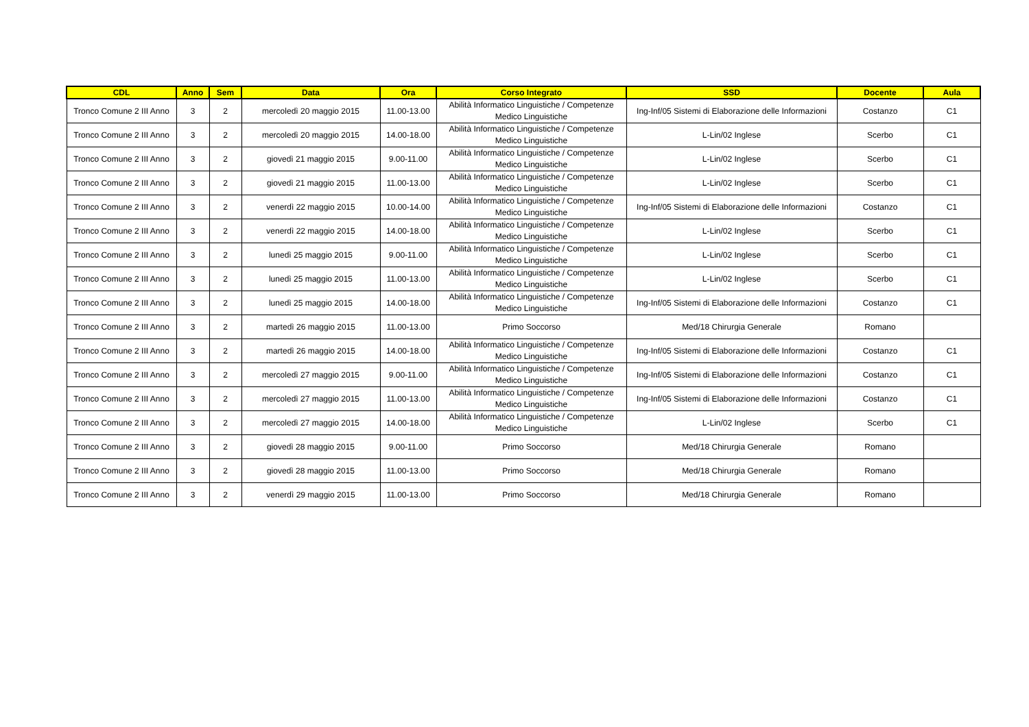| CDL | Anno | Sem | Data | Ora | Corso Integrato | SSD | Docente | Aula |
| --- | --- | --- | --- | --- | --- | --- | --- | --- |
| Tronco Comune 2 III Anno | 3 | 2 | mercoledì 20 maggio 2015 | 11.00-13.00 | Abilità Informatico Linguistiche / Competenze Medico Linguistiche | Ing-Inf/05 Sistemi di Elaborazione delle Informazioni | Costanzo | C1 |
| Tronco Comune 2 III Anno | 3 | 2 | mercoledì 20 maggio 2015 | 14.00-18.00 | Abilità Informatico Linguistiche / Competenze Medico Linguistiche | L-Lin/02 Inglese | Scerbo | C1 |
| Tronco Comune 2 III Anno | 3 | 2 | giovedì 21 maggio 2015 | 9.00-11.00 | Abilità Informatico Linguistiche / Competenze Medico Linguistiche | L-Lin/02 Inglese | Scerbo | C1 |
| Tronco Comune 2 III Anno | 3 | 2 | giovedì 21 maggio 2015 | 11.00-13.00 | Abilità Informatico Linguistiche / Competenze Medico Linguistiche | L-Lin/02 Inglese | Scerbo | C1 |
| Tronco Comune 2 III Anno | 3 | 2 | venerdì 22 maggio 2015 | 10.00-14.00 | Abilità Informatico Linguistiche / Competenze Medico Linguistiche | Ing-Inf/05 Sistemi di Elaborazione delle Informazioni | Costanzo | C1 |
| Tronco Comune 2 III Anno | 3 | 2 | venerdì 22 maggio 2015 | 14.00-18.00 | Abilità Informatico Linguistiche / Competenze Medico Linguistiche | L-Lin/02 Inglese | Scerbo | C1 |
| Tronco Comune 2 III Anno | 3 | 2 | lunedì 25 maggio 2015 | 9.00-11.00 | Abilità Informatico Linguistiche / Competenze Medico Linguistiche | L-Lin/02 Inglese | Scerbo | C1 |
| Tronco Comune 2 III Anno | 3 | 2 | lunedì 25 maggio 2015 | 11.00-13.00 | Abilità Informatico Linguistiche / Competenze Medico Linguistiche | L-Lin/02 Inglese | Scerbo | C1 |
| Tronco Comune 2 III Anno | 3 | 2 | lunedì 25 maggio 2015 | 14.00-18.00 | Abilità Informatico Linguistiche / Competenze Medico Linguistiche | Ing-Inf/05 Sistemi di Elaborazione delle Informazioni | Costanzo | C1 |
| Tronco Comune 2 III Anno | 3 | 2 | martedì 26 maggio 2015 | 11.00-13.00 | Primo Soccorso | Med/18 Chirurgia Generale | Romano | |
| Tronco Comune 2 III Anno | 3 | 2 | martedì 26 maggio 2015 | 14.00-18.00 | Abilità Informatico Linguistiche / Competenze Medico Linguistiche | Ing-Inf/05 Sistemi di Elaborazione delle Informazioni | Costanzo | C1 |
| Tronco Comune 2 III Anno | 3 | 2 | mercoledì 27 maggio 2015 | 9.00-11.00 | Abilità Informatico Linguistiche / Competenze Medico Linguistiche | Ing-Inf/05 Sistemi di Elaborazione delle Informazioni | Costanzo | C1 |
| Tronco Comune 2 III Anno | 3 | 2 | mercoledì 27 maggio 2015 | 11.00-13.00 | Abilità Informatico Linguistiche / Competenze Medico Linguistiche | Ing-Inf/05 Sistemi di Elaborazione delle Informazioni | Costanzo | C1 |
| Tronco Comune 2 III Anno | 3 | 2 | mercoledì 27 maggio 2015 | 14.00-18.00 | Abilità Informatico Linguistiche / Competenze Medico Linguistiche | L-Lin/02 Inglese | Scerbo | C1 |
| Tronco Comune 2 III Anno | 3 | 2 | giovedì 28 maggio 2015 | 9.00-11.00 | Primo Soccorso | Med/18 Chirurgia Generale | Romano | |
| Tronco Comune 2 III Anno | 3 | 2 | giovedì 28 maggio 2015 | 11.00-13.00 | Primo Soccorso | Med/18 Chirurgia Generale | Romano | |
| Tronco Comune 2 III Anno | 3 | 2 | venerdì 29 maggio 2015 | 11.00-13.00 | Primo Soccorso | Med/18 Chirurgia Generale | Romano | |